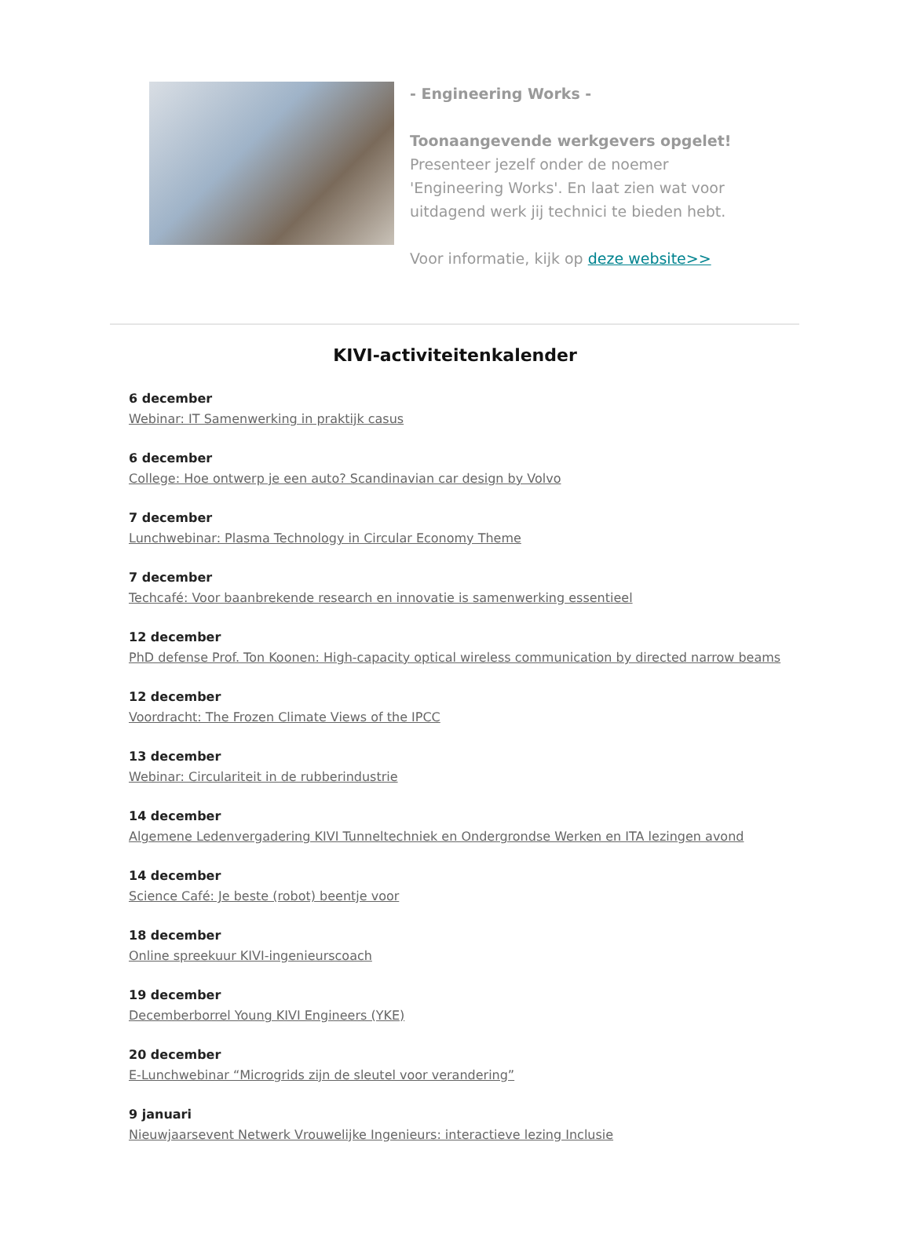- Engineering Works -
Toonaangevende werkgevers opgelet!
Presenteer jezelf onder de noemer 'Engineering Works'. En laat zien wat voor uitdagend werk jij technici te bieden hebt.
Voor informatie, kijk op deze website>>
KIVI-activiteitenkalender
6 december
Webinar: IT Samenwerking in praktijk casus
6 december
College: Hoe ontwerp je een auto? Scandinavian car design by Volvo
7 december
Lunchwebinar: Plasma Technology in Circular Economy Theme
7 december
Techcafé: Voor baanbrekende research en innovatie is samenwerking essentieel
12 december
PhD defense Prof. Ton Koonen: High-capacity optical wireless communication by directed narrow beams
12 december
Voordracht: The Frozen Climate Views of the IPCC
13 december
Webinar: Circulariteit in de rubberindustrie
14 december
Algemene Ledenvergadering KIVI Tunneltechniek en Ondergrondse Werken en ITA lezingen avond
14 december
Science Café: Je beste (robot) beentje voor
18 december
Online spreekuur KIVI-ingenieurscoach
19 december
Decemberborrel Young KIVI Engineers (YKE)
20 december
E-Lunchwebinar “Microgrids zijn de sleutel voor verandering”
9 januari
Nieuwjaarsevent Netwerk Vrouwelijke Ingenieurs: interactieve lezing Inclusie